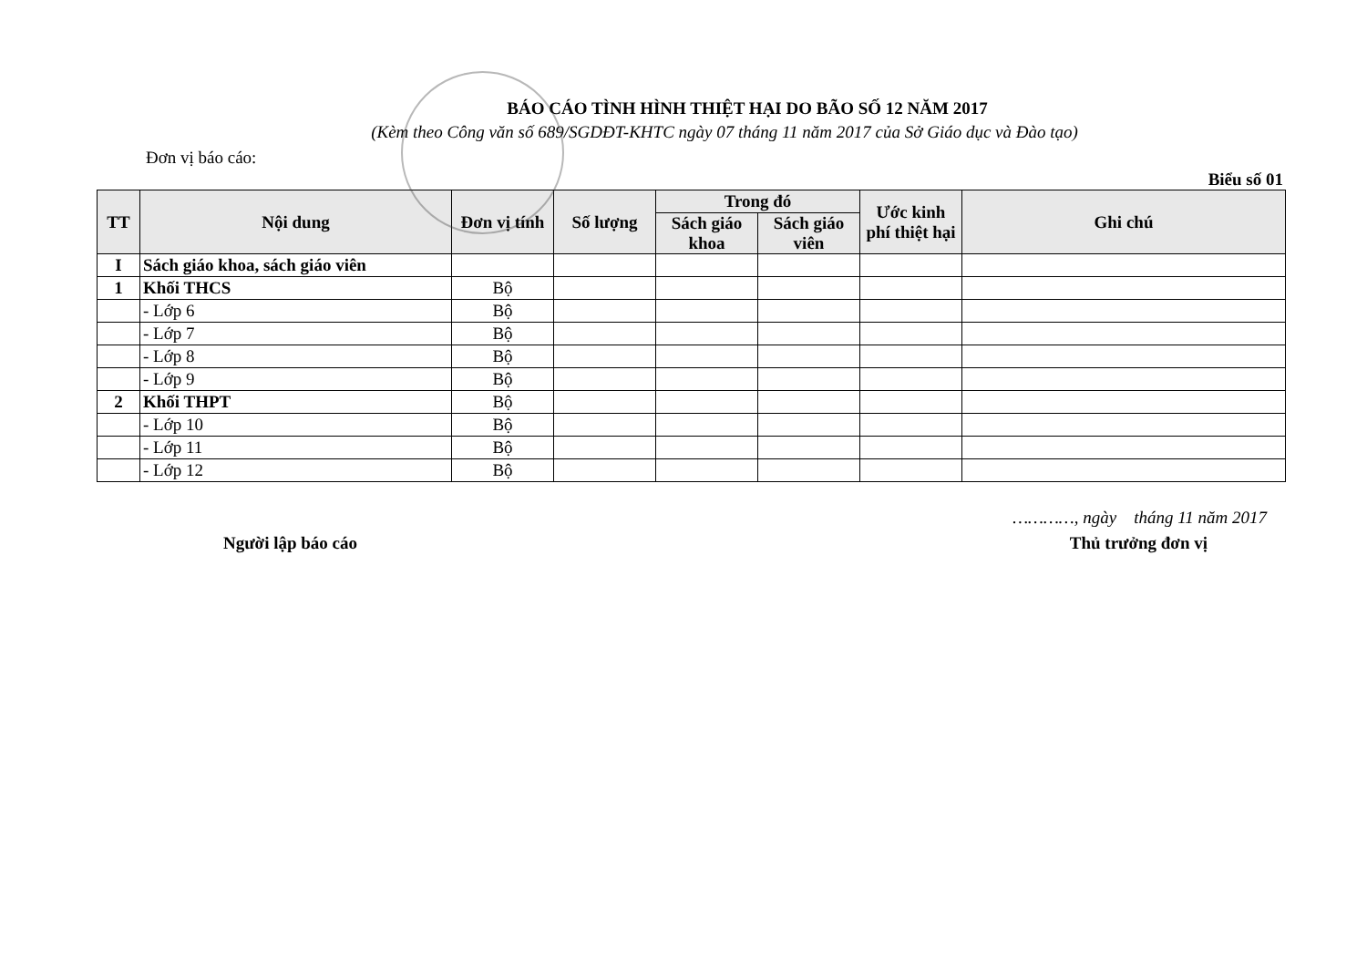BÁO CÁO TÌNH HÌNH THIỆT HẠI DO BÃO SỐ 12 NĂM 2017
(Kèm theo Công văn số 689/SGDĐT-KHTC ngày 07 tháng 11 năm 2017 của Sở Giáo dục và Đào tạo)
Đơn vị báo cáo:
Biểu số 01
| TT | Nội dung | Đơn vị tính | Số lượng | Trong đó | | Ước kinh phí thiệt hại | Ghi chú |
| --- | --- | --- | --- | --- | --- | --- | --- |
| | | | | Sách giáo khoa | Sách giáo viên | | |
| I | Sách giáo khoa, sách giáo viên | | | | | | |
| 1 | Khối THCS | Bộ | | | | | |
| | - Lớp 6 | Bộ | | | | | |
| | - Lớp 7 | Bộ | | | | | |
| | - Lớp 8 | Bộ | | | | | |
| | - Lớp 9 | Bộ | | | | | |
| 2 | Khối THPT | Bộ | | | | | |
| | - Lớp 10 | Bộ | | | | | |
| | - Lớp 11 | Bộ | | | | | |
| | - Lớp 12 | Bộ | | | | | |
…………, ngày tháng 11 năm 2017
Người lập báo cáo Thủ trưởng đơn vị